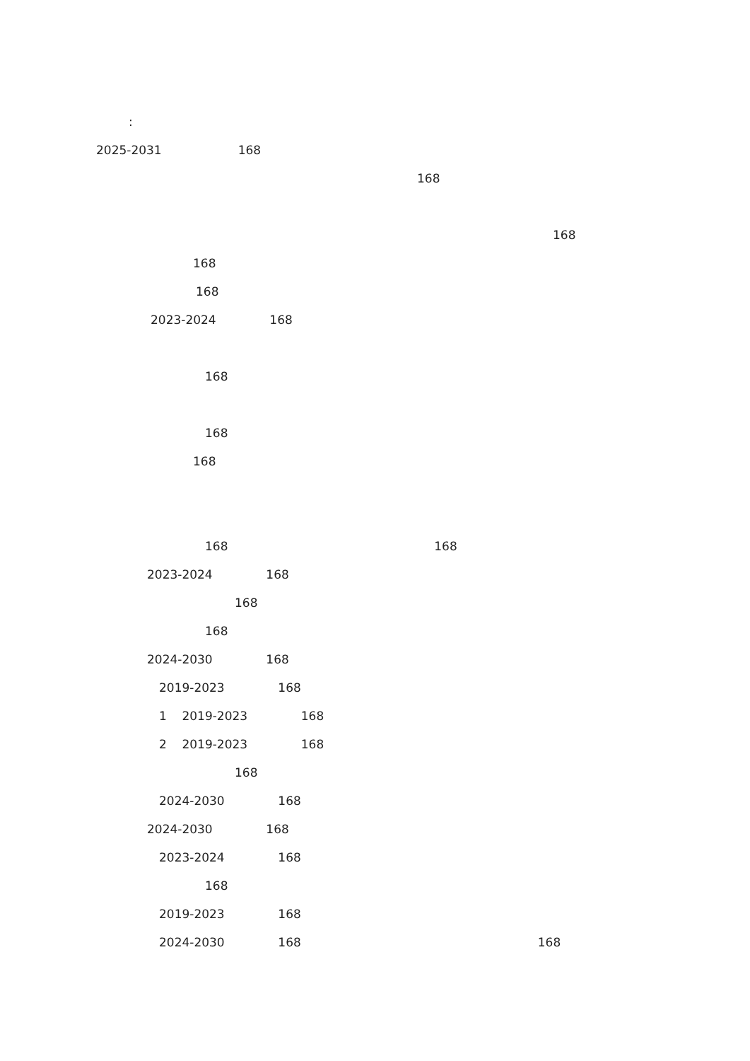:
2025-2031 168
168
168
168
168
2023-2024 168
168
168
168
168 168
2023-2024 168
168
168
2024-2030 168
2019-2023 168
1 2019-2023 168
2 2019-2023 168
168
2024-2030 168
2024-2030 168
2023-2024 168
168
2019-2023 168
2024-2030 168 168